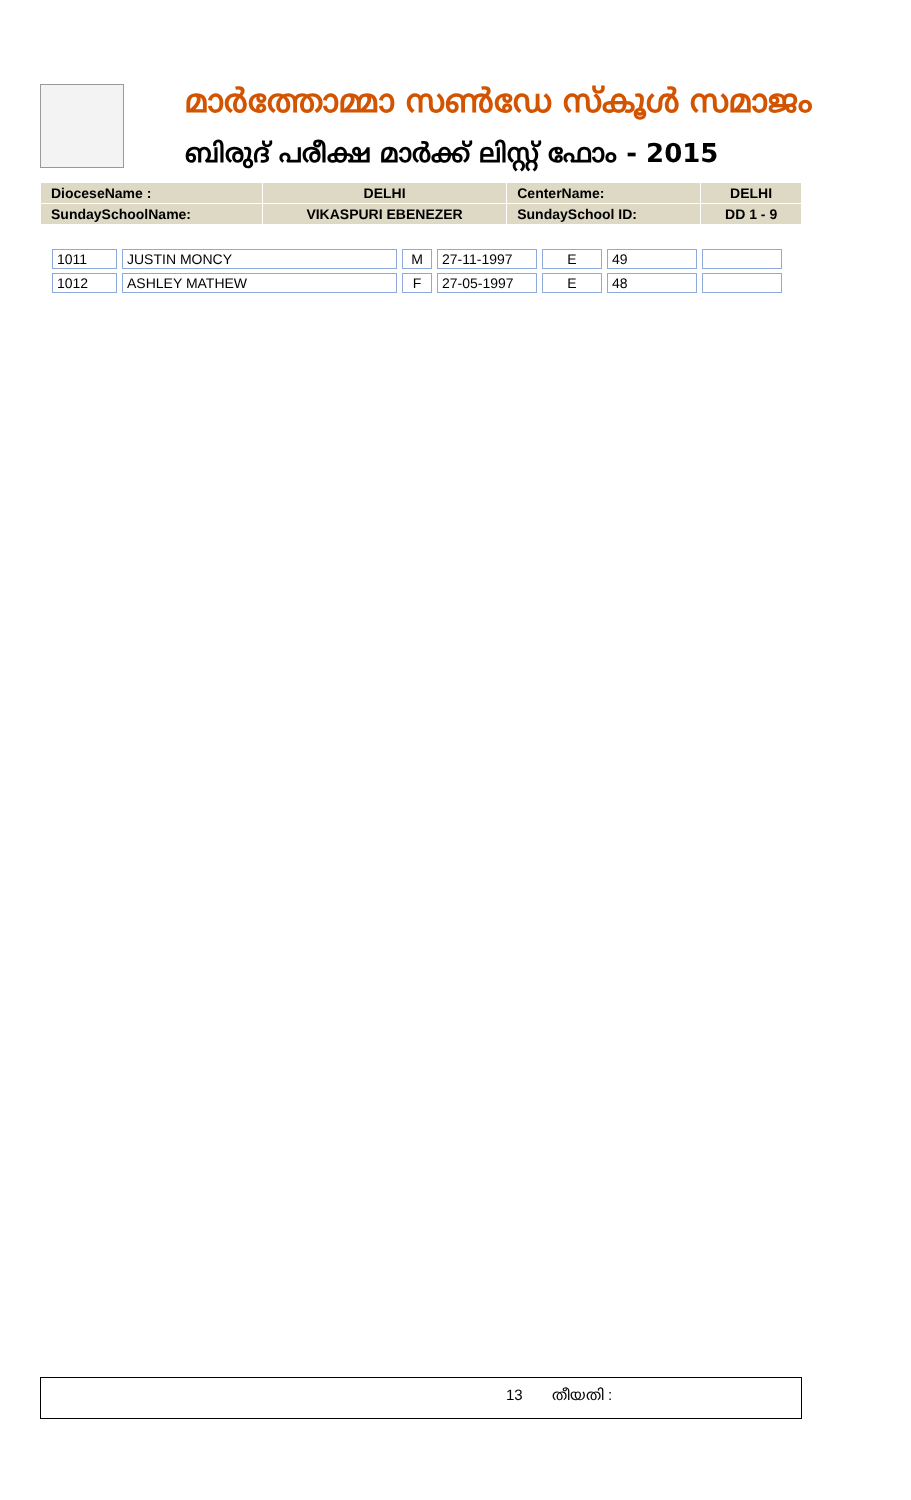മാർത്തോമ്മാ സൺഡേ സ്കൂൾ സമാജം
ബിരുദ് പരീക്ഷ മാർക്ക് ലിസ്റ്റ് ഫോം - 2015
| DioceseName : | DELHI | CenterName: | DELHI |
| SundaySchoolName: | VIKASPURI EBENEZER | SundaySchool ID: | DD 1 - 9 |
| 1011 | JUSTIN MONCY | M | 27-11-1997 | E | 49 | |
| 1012 | ASHLEY MATHEW | F | 27-05-1997 | E | 48 | |
13 തീയതി :